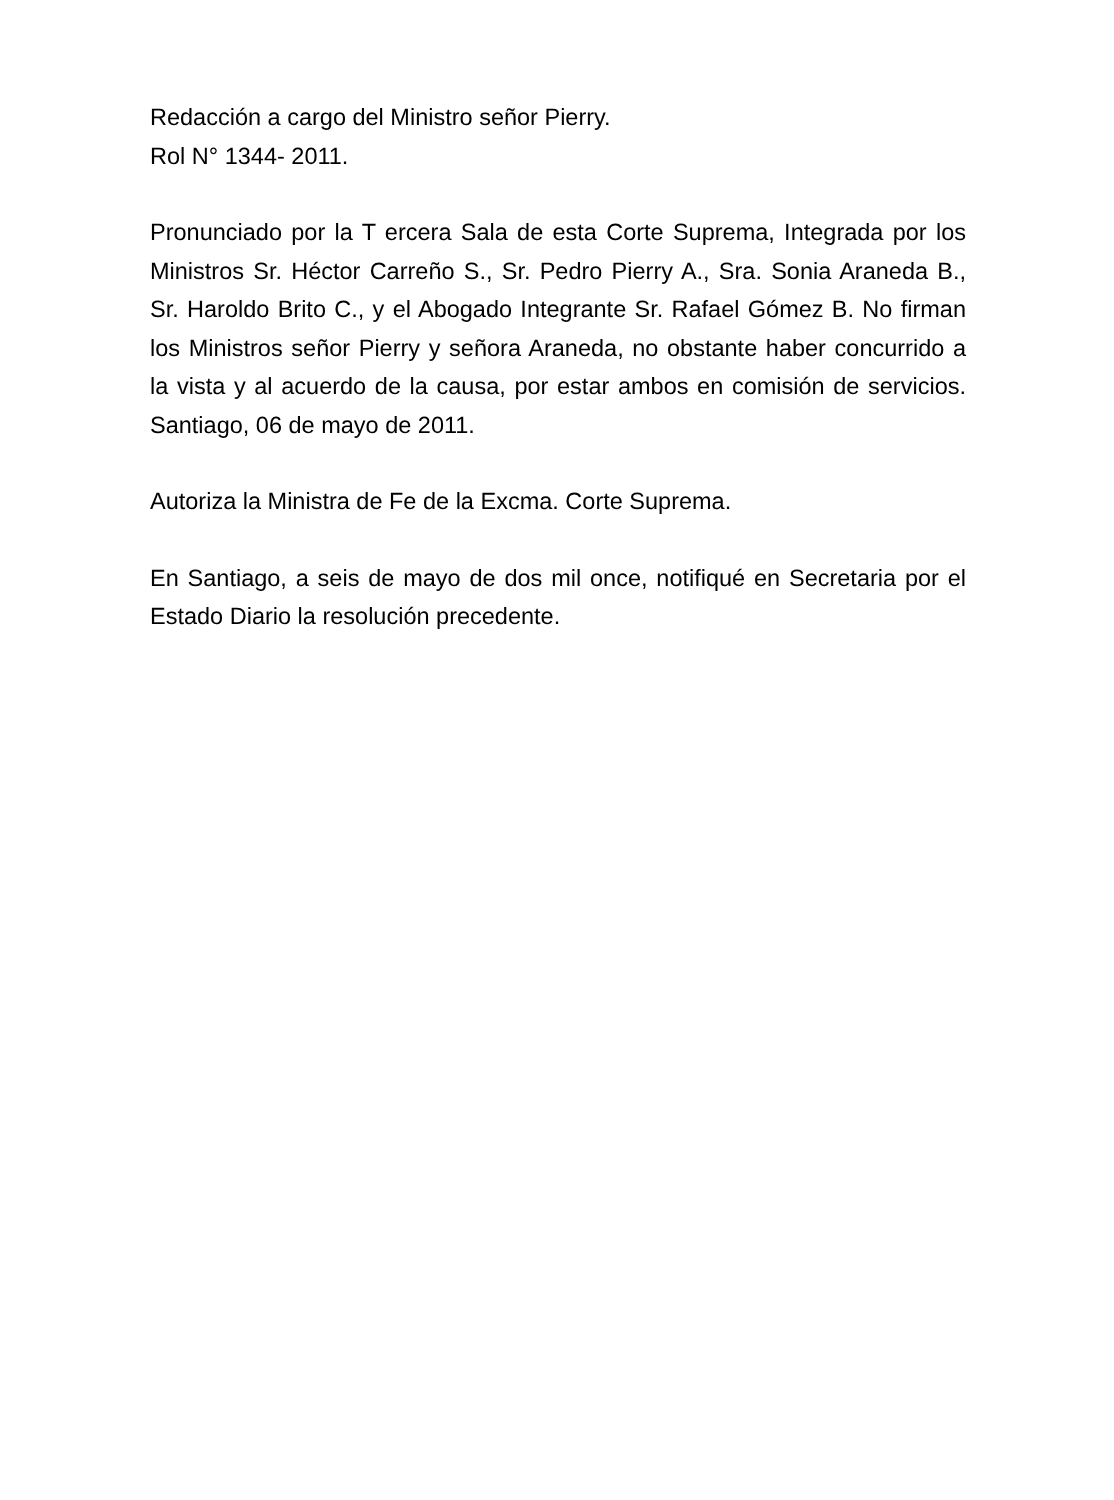Redacción a cargo del Ministro señor Pierry.
Rol N° 1344- 2011.
Pronunciado por la T ercera Sala de esta Corte Suprema, Integrada por los Ministros Sr. Héctor Carreño S., Sr. Pedro Pierry A., Sra. Sonia Araneda B., Sr. Haroldo Brito C., y el Abogado Integrante Sr. Rafael Gómez B. No firman los Ministros señor Pierry y señora Araneda, no obstante haber concurrido a la vista y al acuerdo de la causa, por estar ambos en comisión de servicios. Santiago, 06 de mayo de 2011.
Autoriza la Ministra de Fe de la Excma. Corte Suprema.
En Santiago, a seis de mayo de dos mil once, notifiqué en Secretaria por el Estado Diario la resolución precedente.